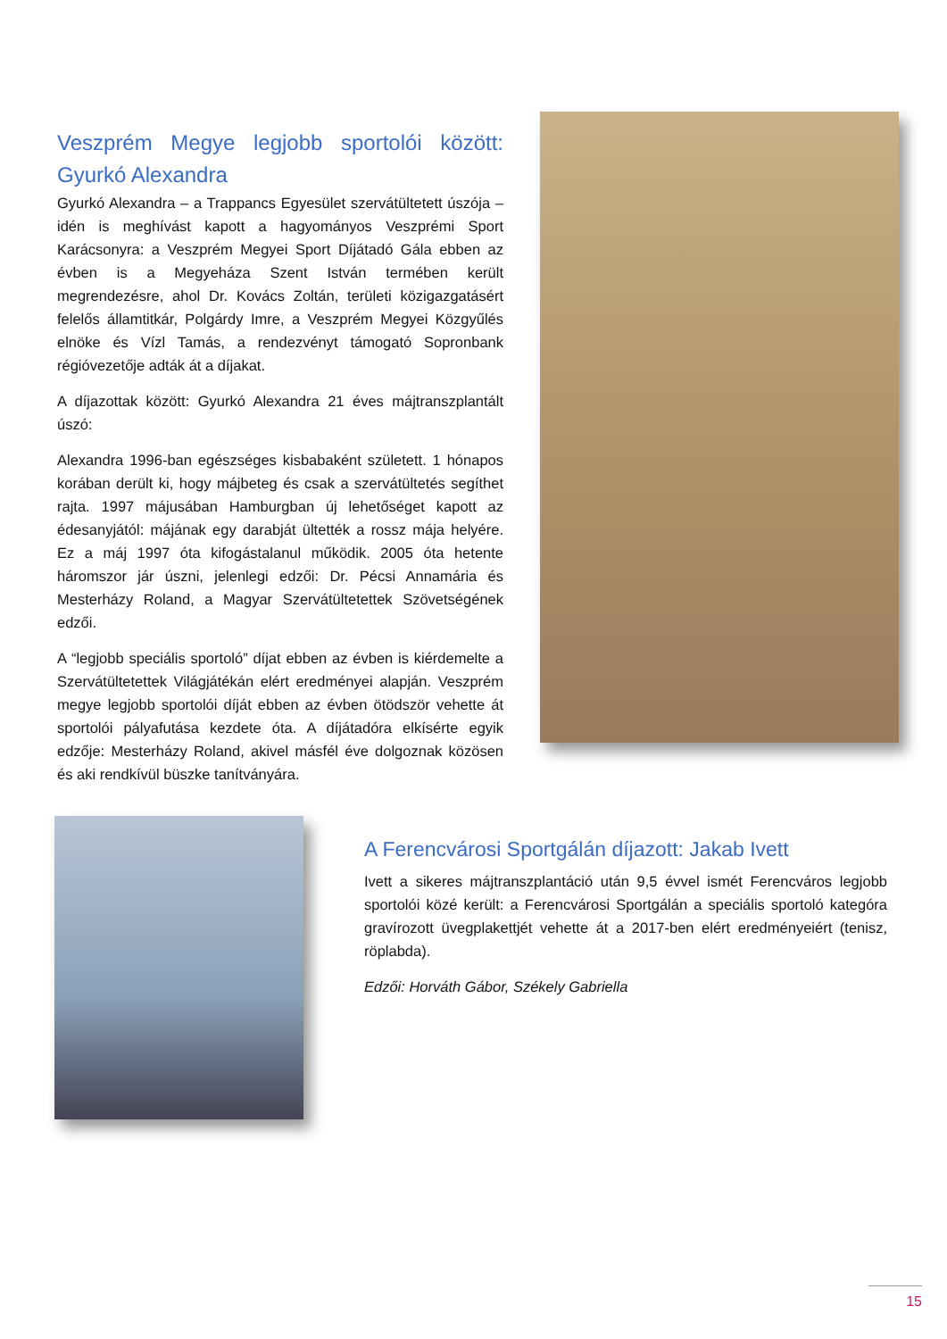Veszprém Megye legjobb sportolói között: Gyurkó Alexandra
Gyurkó Alexandra – a Trappancs Egyesület szervátültetett úszója – idén is meghívást kapott a hagyományos Veszprémi Sport Karácsonyra: a Veszprém Megyei Sport Díjátadó Gála ebben az évben is a Megyeháza Szent István termében került megrendezésre, ahol Dr. Kovács Zoltán, területi közigazgatásért felelős államtitkár, Polgárdy Imre, a Veszprém Megyei Közgyűlés elnöke és Vízl Tamás, a rendezvényt támogató Sopronbank régióvezetője adták át a díjakat.
A díjazottak között: Gyurkó Alexandra 21 éves májtranszplantált úszó:
Alexandra 1996-ban egészséges kisbabaként született. 1 hónapos korában derült ki, hogy májbeteg és csak a szervátültetés segíthet rajta. 1997 májusában Hamburgban új lehetőséget kapott az édesanyjától: májának egy darabját ültették a rossz mája helyére. Ez a máj 1997 óta kifogástalanul működik. 2005 óta hetente háromszor jár úszni, jelenlegi edzői: Dr. Pécsi Annamária és Mesterházy Roland, a Magyar Szervátültetettek Szövetségének edzői.
A “legjobb speciális sportoló” díjat ebben az évben is kiérdemelte a Szervátültetettek Világjátékán elért eredményei alapján. Veszprém megye legjobb sportolói díját ebben az évben ötödször vehette át sportolói pályafutása kezdete óta. A díjátadóra elkísérte egyik edzője: Mesterházy Roland, akivel másfél éve dolgoznak közösen és aki rendkívül büszke tanítványára.
A Ferencvárosi Sportgálán díjazott: Jakab Ivett
Ivett a sikeres májtranszplantáció után 9,5 évvel ismét Ferencváros legjobb sportolói közé került: a Ferencvárosi Sportgálán a speciális sportoló kategóra gravírozott üvegplakettjét vehette át a 2017-ben elért eredményeiért (tenisz, röplabda).
Edzői: Horváth Gábor, Székely Gabriella
15